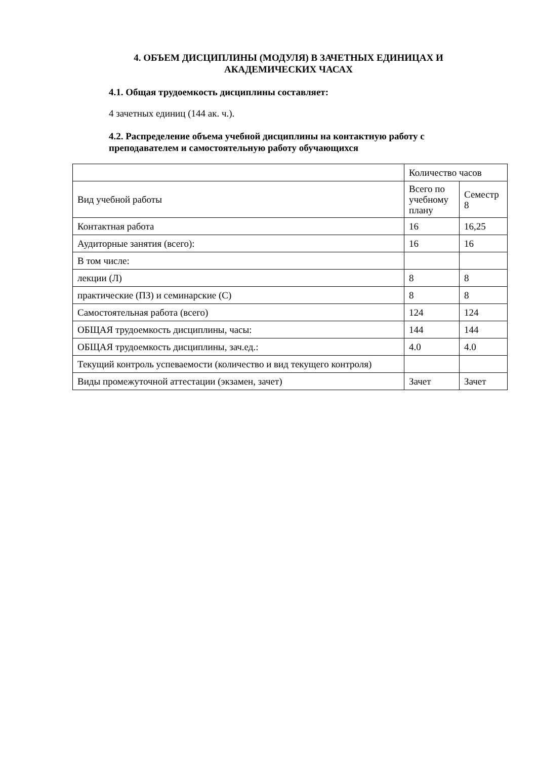4. ОБЪЕМ ДИСЦИПЛИНЫ (МОДУЛЯ) В ЗАЧЕТНЫХ ЕДИНИЦАХ И АКАДЕМИЧЕСКИХ ЧАСАХ
4.1. Общая трудоемкость дисциплины составляет:
4 зачетных единиц (144 ак. ч.).
4.2. Распределение объема учебной дисциплины на контактную работу с преподавателем и самостоятельную работу обучающихся
| | Количество часов | |
| Вид учебной работы | Всего по учебному плану | Семестр 8 |
| Контактная работа | 16 | 16,25 |
| Аудиторные занятия (всего): | 16 | 16 |
| В том числе: | | |
| лекции (Л) | 8 | 8 |
| практические (ПЗ) и семинарские (С) | 8 | 8 |
| Самостоятельная работа (всего) | 124 | 124 |
| ОБЩАЯ трудоемкость дисциплины, часы: | 144 | 144 |
| ОБЩАЯ трудоемкость дисциплины, зач.ед.: | 4.0 | 4.0 |
| Текущий контроль успеваемости (количество и вид текущего контроля) | | |
| Виды промежуточной аттестации (экзамен, зачет) | Зачет | Зачет |